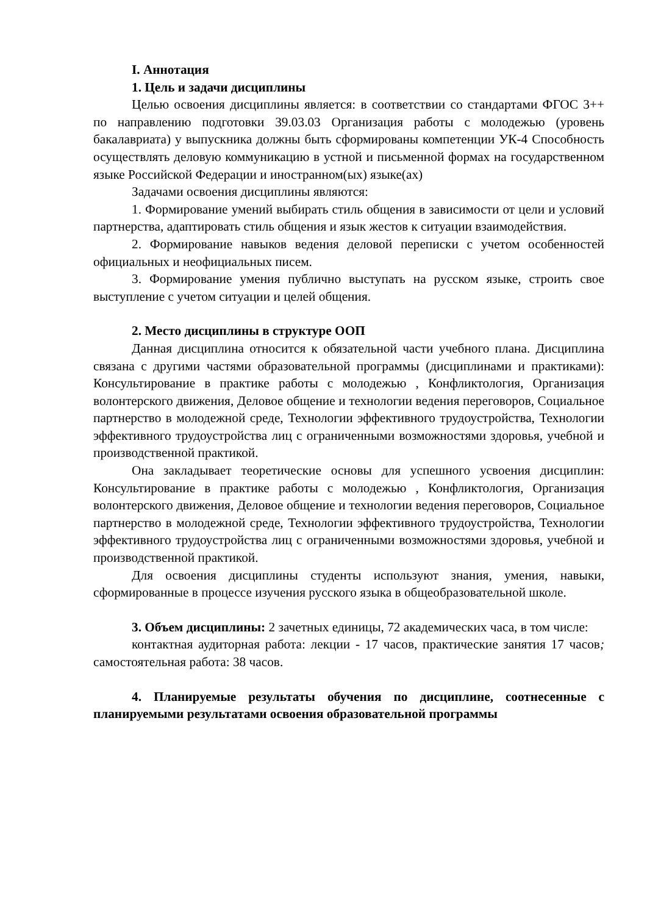I. Аннотация
1. Цель и задачи дисциплины
Целью освоения дисциплины является: в соответствии со стандартами ФГОС 3++ по направлению подготовки 39.03.03 Организация работы с молодежью (уровень бакалавриата) у выпускника должны быть сформированы компетенции УК-4 Способность осуществлять деловую коммуникацию в устной и письменной формах на государственном языке Российской Федерации и иностранном(ых) языке(ах)
Задачами освоения дисциплины являются:
1. Формирование умений выбирать стиль общения в зависимости от цели и условий партнерства, адаптировать стиль общения и язык жестов к ситуации взаимодействия.
2. Формирование навыков ведения деловой переписки с учетом особенностей официальных и неофициальных писем.
3. Формирование умения публично выступать на русском языке, строить свое выступление с учетом ситуации и целей общения.
2. Место дисциплины в структуре ООП
Данная дисциплина относится к обязательной части учебного плана. Дисциплина связана с другими частями образовательной программы (дисциплинами и практиками): Консультирование в практике работы с молодежью , Конфликтология, Организация волонтерского движения, Деловое общение и технологии ведения переговоров, Социальное партнерство в молодежной среде, Технологии эффективного трудоустройства, Технологии эффективного трудоустройства лиц с ограниченными возможностями здоровья, учебной и производственной практикой.
Она закладывает теоретические основы для успешного усвоения дисциплин: Консультирование в практике работы с молодежью , Конфликтология, Организация волонтерского движения, Деловое общение и технологии ведения переговоров, Социальное партнерство в молодежной среде, Технологии эффективного трудоустройства, Технологии эффективного трудоустройства лиц с ограниченными возможностями здоровья, учебной и производственной практикой.
Для освоения дисциплины студенты используют знания, умения, навыки, сформированные в процессе изучения русского языка в общеобразовательной школе.
3. Объем дисциплины: 2 зачетных единицы, 72 академических часа, в том числе:
контактная аудиторная работа: лекции - 17 часов, практические занятия 17 часов; самостоятельная работа: 38 часов.
4. Планируемые результаты обучения по дисциплине, соотнесенные с планируемыми результатами освоения образовательной программы